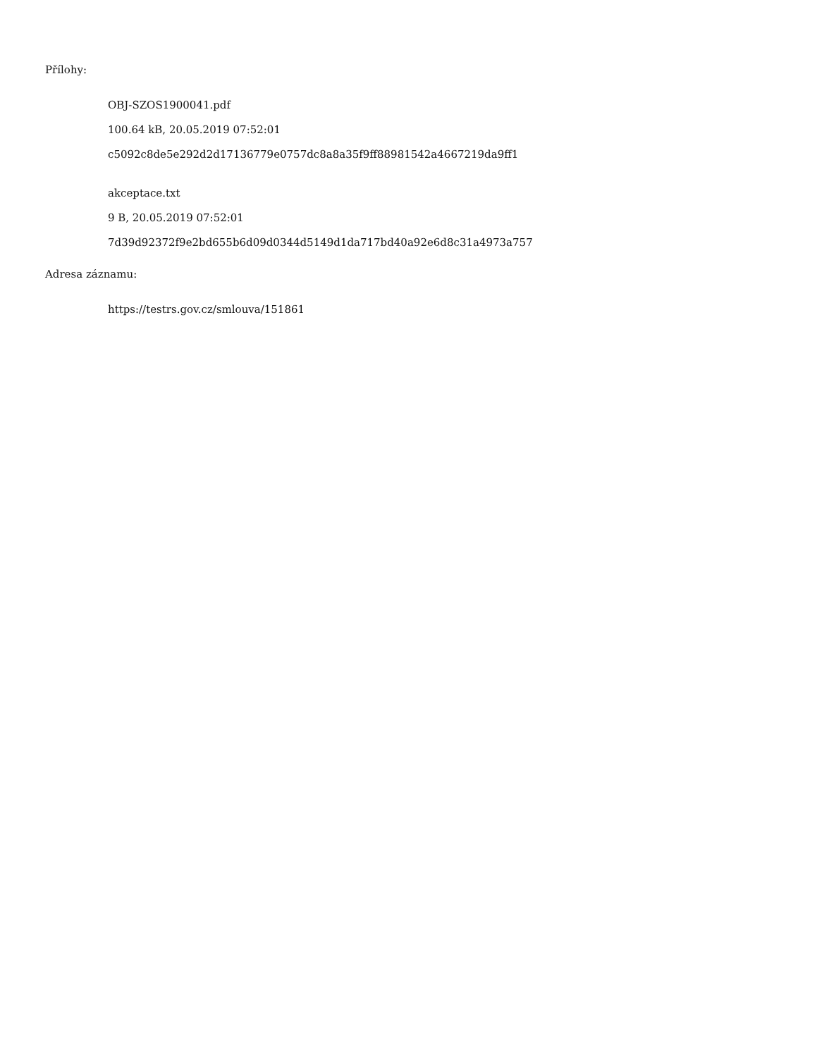Přílohy:
OBJ-SZOS1900041.pdf
100.64 kB, 20.05.2019 07:52:01
c5092c8de5e292d2d17136779e0757dc8a8a35f9ff88981542a4667219da9ff1
akceptace.txt
9 B, 20.05.2019 07:52:01
7d39d92372f9e2bd655b6d09d0344d5149d1da717bd40a92e6d8c31a4973a757
Adresa záznamu:
https://testrs.gov.cz/smlouva/151861